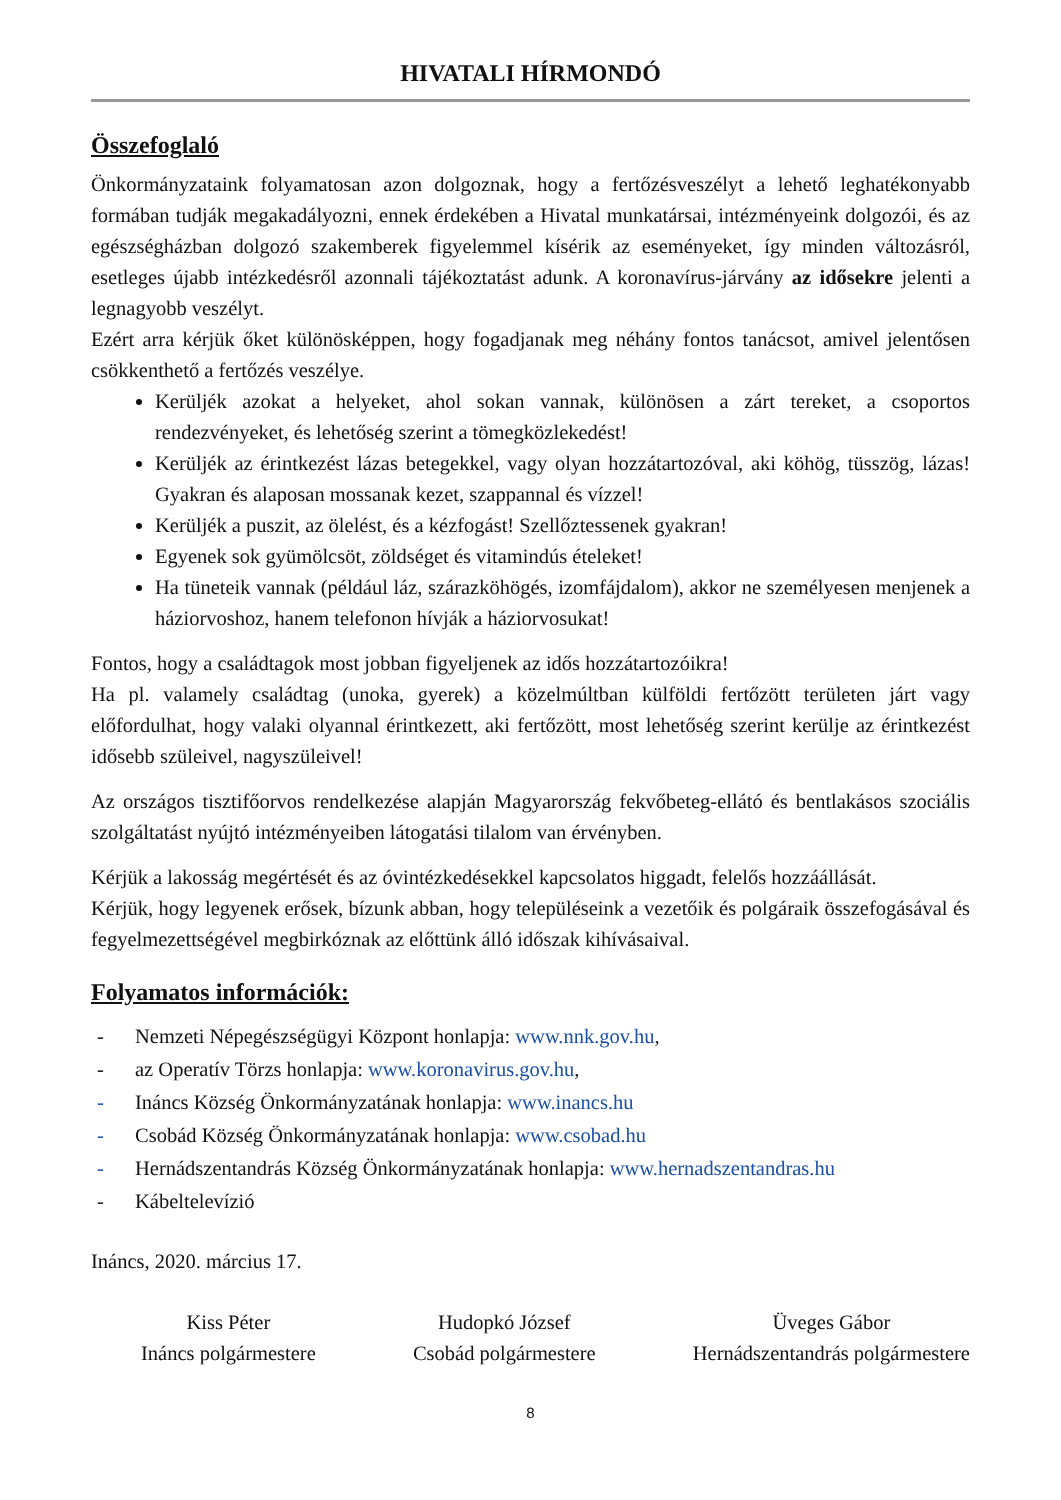HIVATALI HÍRMONDÓ
Összefoglaló
Önkormányzataink folyamatosan azon dolgoznak, hogy a fertőzésveszélyt a lehető leghatékonyabb formában tudják megakadályozni, ennek érdekében a Hivatal munkatársai, intézményeink dolgozói, és az egészségházban dolgozó szakemberek figyelemmel kísérik az eseményeket, így minden változásról, esetleges újabb intézkedésről azonnali tájékoztatást adunk. A koronavírus-járvány az idősekre jelenti a legnagyobb veszélyt.
Ezért arra kérjük őket különösképpen, hogy fogadjanak meg néhány fontos tanácsot, amivel jelentősen csökkenthető a fertőzés veszélye.
Kerüljék azokat a helyeket, ahol sokan vannak, különösen a zárt tereket, a csoportos rendezvényeket, és lehetőség szerint a tömegközlekedést!
Kerüljék az érintkezést lázas betegekkel, vagy olyan hozzátartozóval, aki köhög, tüsszög, lázas! Gyakran és alaposan mossanak kezet, szappannal és vízzel!
Kerüljék a puszit, az ölelést, és a kézfogást! Szellőztessenek gyakran!
Egyenek sok gyümölcsöt, zöldséget és vitamindús ételeket!
Ha tüneteik vannak (például láz, szárazköhögés, izomfájdalom), akkor ne személyesen menjenek a háziorvoshoz, hanem telefonon hívják a háziorvosukat!
Fontos, hogy a családtagok most jobban figyeljenek az idős hozzátartozóikra!
Ha pl. valamely családtag (unoka, gyerek) a közelmúltban külföldi fertőzött területen járt vagy előfordulhat, hogy valaki olyannal érintkezett, aki fertőzött, most lehetőség szerint kerülje az érintkezést idősebb szüleivel, nagyszüleivel!
Az országos tisztifőorvos rendelkezése alapján Magyarország fekvőbeteg-ellátó és bentlakásos szociális szolgáltatást nyújtó intézményeiben látogatási tilalom van érvényben.
Kérjük a lakosság megértését és az óvintézkedésekkel kapcsolatos higgadt, felelős hozzáállását.
Kérjük, hogy legyenek erősek, bízunk abban, hogy településeink a vezetőik és polgáraik összefogásával és fegyelmezettségével megbirkóznak az előttünk álló időszak kihívásaival.
Folyamatos információk:
- Nemzeti Népegészségügyi Központ honlapja: www.nnk.gov.hu,
- az Operatív Törzs honlapja: www.koronavirus.gov.hu,
- Ináncs Község Önkormányzatának honlapja: www.inancs.hu
- Csobád Község Önkormányzatának honlapja: www.csobad.hu
- Hernádszentandrás Község Önkormányzatának honlapja: www.hernadszentandras.hu
- Kábeltelevízió
Ináncs, 2020. március 17.
Kiss Péter
Ináncs polgármestere
Hudopkó József
Csobád polgármestere
Üveges Gábor
Hernádszentandrás polgármestere
8